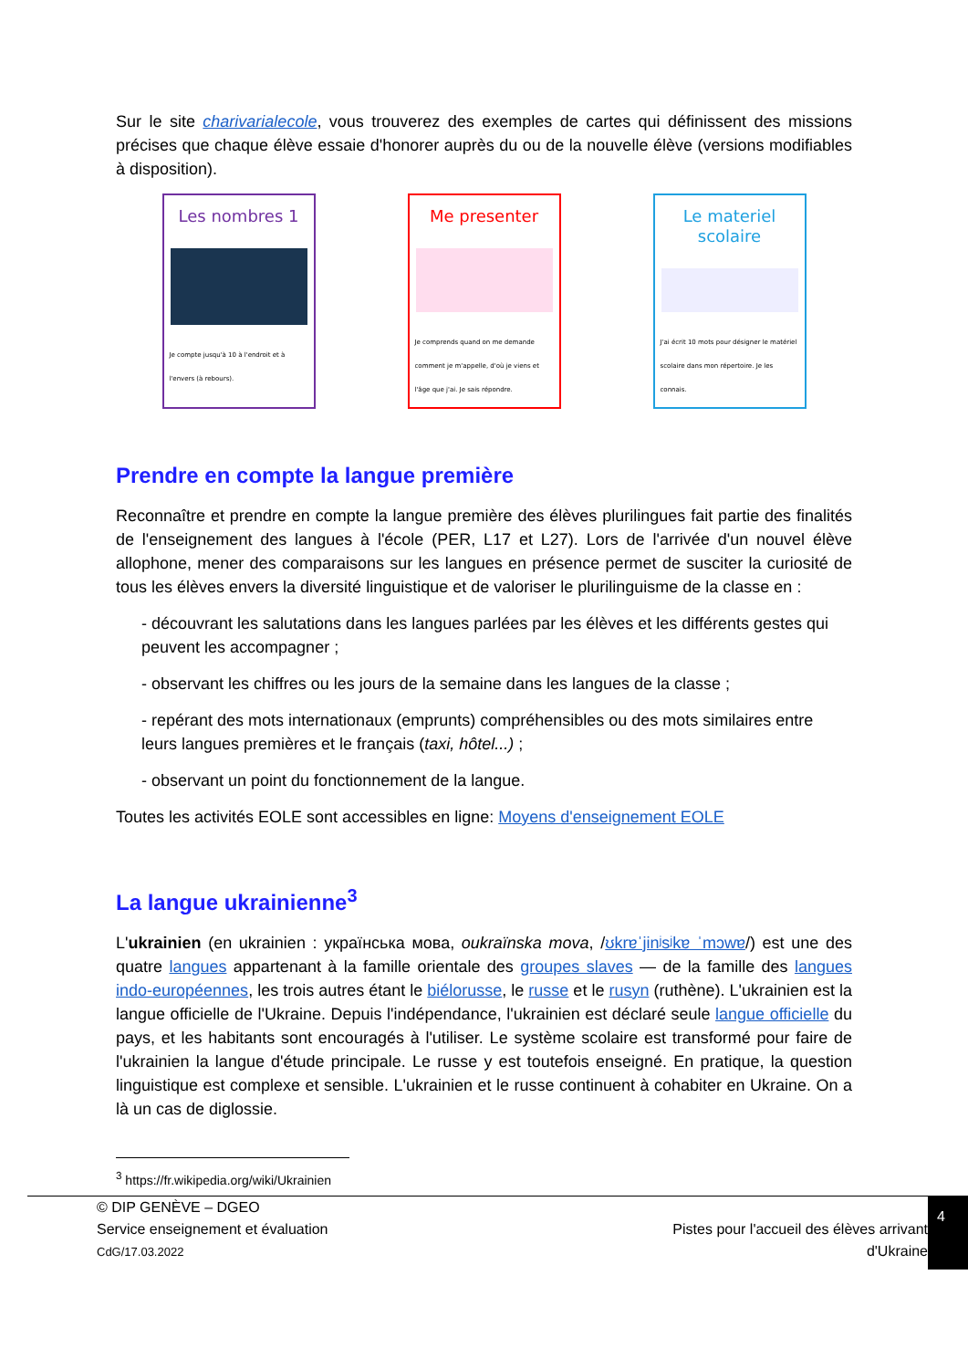Sur le site charivarialecole, vous trouverez des exemples de cartes qui définissent des missions précises que chaque élève essaie d'honorer auprès du ou de la nouvelle élève (versions modifiables à disposition).
Les nombres 1
Je compte jusqu'à 10 à l'endroit et à l'envers (à rebours).
Me presenter
Je comprends quand on me demande comment je m'appelle, d'où je viens et l'âge que j'ai. Je sais répondre.
Le materiel scolaire
J'ai écrit 10 mots pour désigner le matériel scolaire dans mon répertoire. Je les connais.
Prendre en compte la langue première
Reconnaître et prendre en compte la langue première des élèves plurilingues fait partie des finalités de l'enseignement des langues à l'école (PER, L17 et L27). Lors de l'arrivée d'un nouvel élève allophone, mener des comparaisons sur les langues en présence permet de susciter la curiosité de tous les élèves envers la diversité linguistique et de valoriser le plurilinguisme de la classe en :
- découvrant les salutations dans les langues parlées par les élèves et les différents gestes qui peuvent les accompagner ;
- observant les chiffres ou les jours de la semaine dans les langues de la classe ;
- repérant des mots internationaux (emprunts) compréhensibles ou des mots similaires entre leurs langues premières et le français (taxi, hôtel...) ;
- observant un point du fonctionnement de la langue.
Toutes les activités EOLE sont accessibles en ligne: Moyens d'enseignement EOLE
La langue ukrainienne<sup>3</sup>
L'ukrainien (en ukrainien : українська мова, oukraïnska mova, /ʊkrɐˈjinʲsʲkɐ ˈmɔwɐ/) est une des quatre langues appartenant à la famille orientale des groupes slaves — de la famille des langues indo-européennes, les trois autres étant le biélorusse, le russe et le rusyn (ruthène). L'ukrainien est la langue officielle de l'Ukraine. Depuis l'indépendance, l'ukrainien est déclaré seule langue officielle du pays, et les habitants sont encouragés à l'utiliser. Le système scolaire est transformé pour faire de l'ukrainien la langue d'étude principale. Le russe y est toutefois enseigné. En pratique, la question linguistique est complexe et sensible. L'ukrainien et le russe continuent à cohabiter en Ukraine. On a là un cas de diglossie.
<sup>3</sup> https://fr.wikipedia.org/wiki/Ukrainien
© DIP GENÈVE – DGEO
Service enseignement et évaluation
CdG/17.03.2022
Pistes pour l'accueil des élèves arrivant
d'Ukraine
4